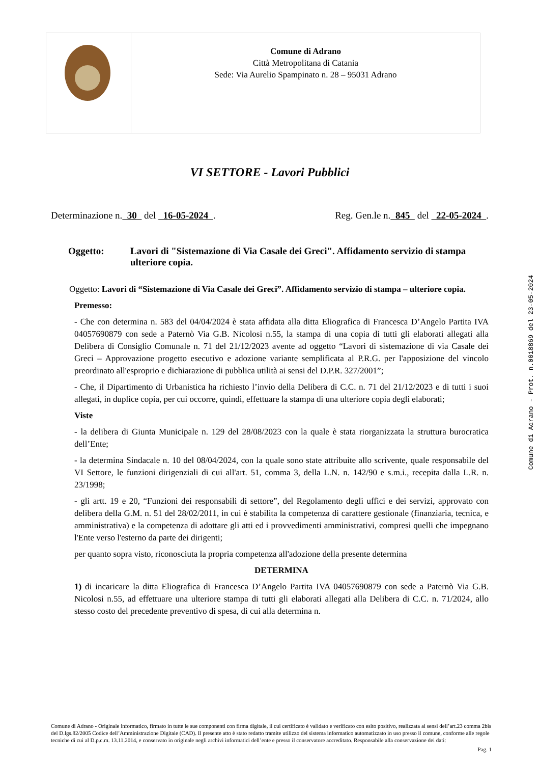| | Comune di Adrano Città Metropolitana di Catania Sede: Via Aurelio Spampinato n. 28 – 95031 Adrano |
VI SETTORE - Lavori Pubblici
Determinazione n. 30 del 16-05-2024 . Reg. Gen.le n. 845 del 22-05-2024 .
Oggetto: Lavori di "Sistemazione di Via Casale dei Greci". Affidamento servizio di stampa ulteriore copia.
Oggetto: Lavori di “Sistemazione di Via Casale dei Greci”. Affidamento servizio di stampa – ulteriore copia.
Premesso:
- Che con determina n. 583 del 04/04/2024 è stata affidata alla ditta Eliografica di Francesca D’Angelo Partita IVA 04057690879 con sede a Paternò Via G.B. Nicolosi n.55, la stampa di una copia di tutti gli elaborati allegati alla Delibera di Consiglio Comunale n. 71 del 21/12/2023 avente ad oggetto “Lavori di sistemazione di via Casale dei Greci – Approvazione progetto esecutivo e adozione variante semplificata al P.R.G. per l'apposizione del vincolo preordinato all'esproprio e dichiarazione di pubblica utilità ai sensi del D.P.R. 327/2001”;
- Che, il Dipartimento di Urbanistica ha richiesto l’invio della Delibera di C.C. n. 71 del 21/12/2023 e di tutti i suoi allegati, in duplice copia, per cui occorre, quindi, effettuare la stampa di una ulteriore copia degli elaborati;
Viste
- la delibera di Giunta Municipale n. 129 del 28/08/2023 con la quale è stata riorganizzata la struttura burocratica dell’Ente;
- la determina Sindacale n. 10 del 08/04/2024, con la quale sono state attribuite allo scrivente, quale responsabile del VI Settore, le funzioni dirigenziali di cui all'art. 51, comma 3, della L.N. n. 142/90 e s.m.i., recepita dalla L.R. n. 23/1998;
- gli artt. 19 e 20, “Funzioni dei responsabili di settore”, del Regolamento degli uffici e dei servizi, approvato con delibera della G.M. n. 51 del 28/02/2011, in cui è stabilita la competenza di carattere gestionale (finanziaria, tecnica, e amministrativa) e la competenza di adottare gli atti ed i provvedimenti amministrativi, compresi quelli che impegnano l'Ente verso l'esterno da parte dei dirigenti;
per quanto sopra visto, riconosciuta la propria competenza all'adozione della presente determina
DETERMINA
1) di incaricare la ditta Eliografica di Francesca D’Angelo Partita IVA 04057690879 con sede a Paternò Via G.B. Nicolosi n.55, ad effettuare una ulteriore stampa di tutti gli elaborati allegati alla Delibera di C.C. n. 71/2024, allo stesso costo del precedente preventivo di spesa, di cui alla determina n.
Comune di Adrano - Prot. n.0018869 del 23-05-2024
Comune di Adrano - Originale informatico, firmato in tutte le sue componenti con firma digitale, il cui certificato è validato e verificato con esito positivo, realizzata ai sensi dell’art.23 comma 2bis del D.lgs.82/2005 Codice dell’Amministrazione Digitale (CAD). Il presente atto è stato redatto tramite utilizzo del sistema informatico automatizzato in uso presso il comune, conforme alle regole tecniche di cui al D.p.c.m. 13.11.2014, e conservato in originale negli archivi informatici dell’ente e presso il conservatore accreditato. Responsabile alla conservazione dei dati:
Pag. 1